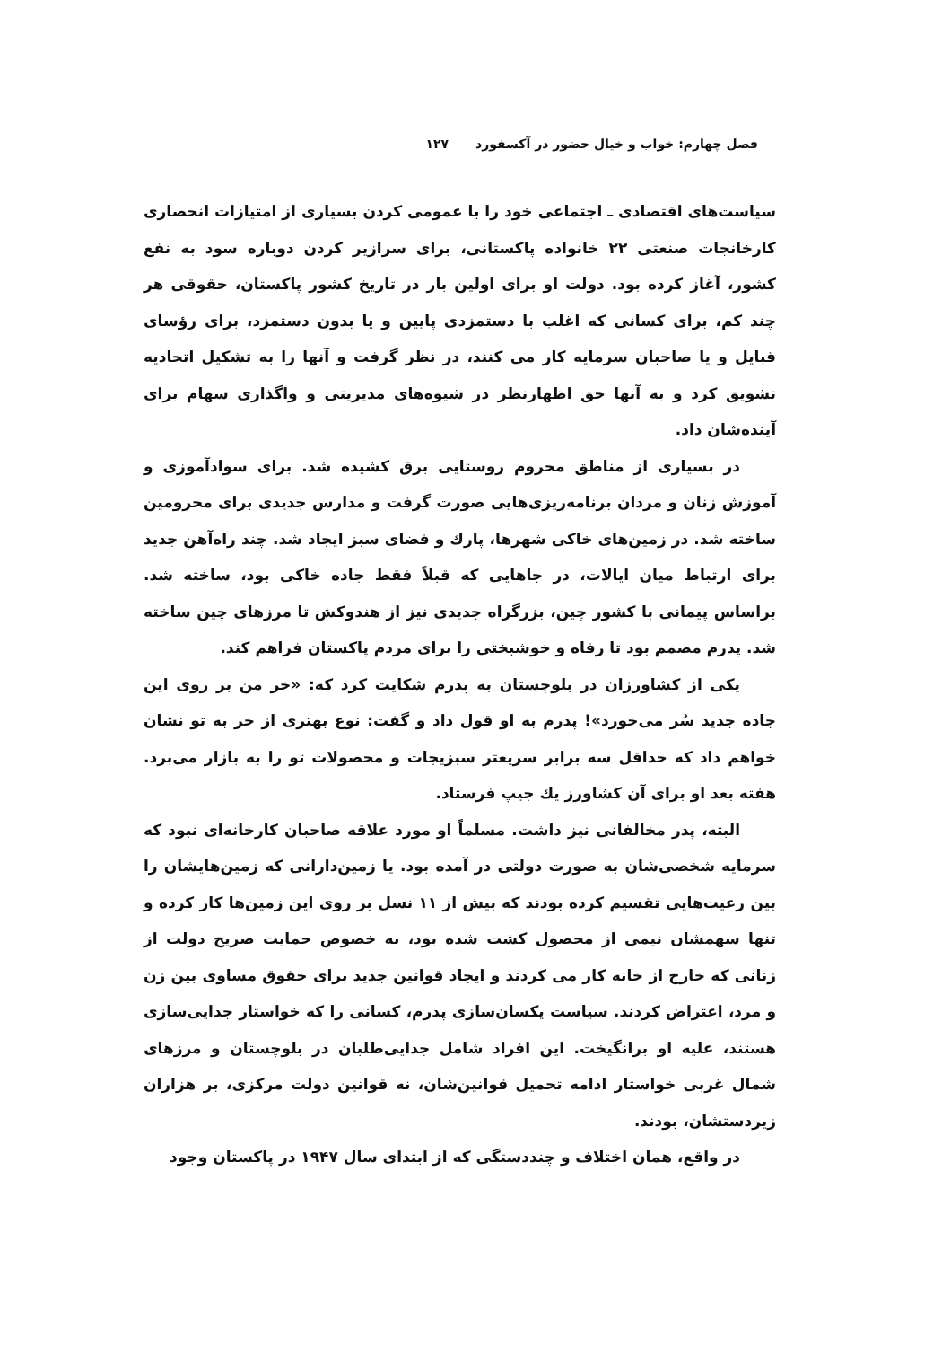فصل چهارم: خواب و خیال حضور در آکسفورد ۱۲۷
سیاست‌های اقتصادی ـ اجتماعی خود را با عمومی کردن بسیاری از امتیازات انحصاری کارخانجات صنعتی ۲۲ خانواده پاکستانی، برای سرازیر کردن دوباره سود به نفع کشور، آغاز کرده بود. دولت او برای اولین بار در تاریخ کشور پاکستان، حقوقی هر چند کم، برای کسانی که اغلب با دستمزدی پایین و یا بدون دستمزد، برای رؤسای قبایل و یا صاحبان سرمایه کار می کنند، در نظر گرفت و آنها را به تشکیل اتحادیه تشویق کرد و به آنها حق اظهارنظر در شیوه‌های مدیریتی و واگذاری سهام برای آینده‌شان داد.
در بسیاری از مناطق محروم روستایی برق کشیده شد. برای سوادآموزی و آموزش زنان و مردان برنامه‌ریزی‌هایی صورت گرفت و مدارس جدیدی برای محرومین ساخته شد. در زمین‌های خاکی شهرها، پارك و فضای سبز ایجاد شد. چند راه‌آهن جدید برای ارتباط میان ایالات، در جاهایی که قبلاً فقط جاده خاکی بود، ساخته شد. براساس پیمانی با کشور چین، بزرگراه جدیدی نیز از هندوکش تا مرزهای چین ساخته شد. پدرم مصمم بود تا رفاه و خوشبختی را برای مردم پاکستان فراهم کند.
یکی از کشاورزان در بلوچستان به پدرم شکایت کرد که: «خر من بر روی این جاده جدید سُر می‌خورد»! پدرم به او قول داد و گفت: نوع بهتری از خر به تو نشان خواهم داد که حداقل سه برابر سریعتر سبزیجات و محصولات تو را به بازار می‌برد. هفته بعد او برای آن کشاورز یك جیپ فرستاد.
البته، پدر مخالفانی نیز داشت. مسلماً او مورد علاقه صاحبان کارخانه‌ای نبود که سرمایه شخصی‌شان به صورت دولتی در آمده بود. یا زمین‌دارانی که زمین‌هایشان را بین رعیت‌هایی تقسیم کرده بودند که بیش از ۱۱ نسل بر روی این زمین‌ها کار کرده و تنها سهمشان نیمی از محصول کشت شده بود، به خصوص حمایت صریح دولت از زنانی که خارج از خانه کار می کردند و ایجاد قوانین جدید برای حقوق مساوی بین زن و مرد، اعتراض کردند. سیاست یکسان‌سازی پدرم، کسانی را که خواستار جدایی‌سازی هستند، علیه او برانگیخت. این افراد شامل جدایی‌طلبان در بلوچستان و مرزهای شمال غربی خواستار ادامه تحمیل قوانین‌شان، نه قوانین دولت مرکزی، بر هزاران زیردستشان، بودند.
در واقع، همان اختلاف و چنددستگی که از ابتدای سال ۱۹۴۷ در پاکستان وجود